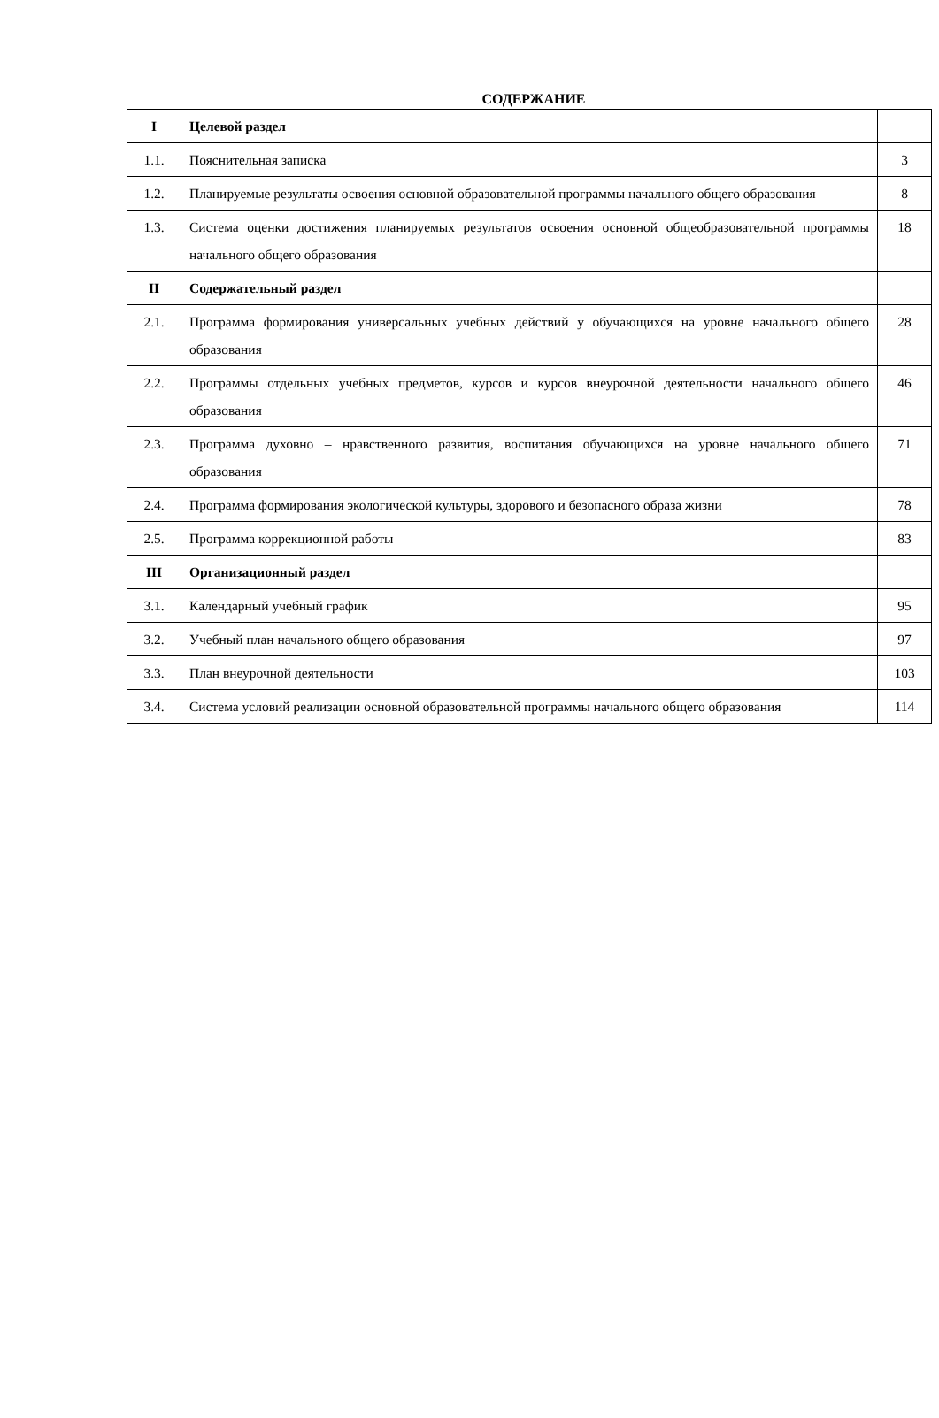СОДЕРЖАНИЕ
| I | Целевой раздел | |
| 1.1. | Пояснительная записка | 3 |
| 1.2. | Планируемые результаты освоения основной образовательной программы начального общего образования | 8 |
| 1.3. | Система оценки достижения планируемых результатов освоения основной общеобразовательной программы начального общего образования | 18 |
| II | Содержательный раздел | |
| 2.1. | Программа формирования универсальных учебных действий у обучающихся на уровне начального общего образования | 28 |
| 2.2. | Программы отдельных учебных предметов, курсов и курсов внеурочной деятельности начального общего образования | 46 |
| 2.3. | Программа духовно – нравственного развития, воспитания обучающихся на уровне начального общего образования | 71 |
| 2.4. | Программа формирования экологической культуры, здорового и безопасного образа жизни | 78 |
| 2.5. | Программа коррекционной работы | 83 |
| III | Организационный раздел | |
| 3.1. | Календарный учебный график | 95 |
| 3.2. | Учебный план начального общего образования | 97 |
| 3.3. | План внеурочной деятельности | 103 |
| 3.4. | Система условий реализации основной образовательной программы начального общего образования | 114 |